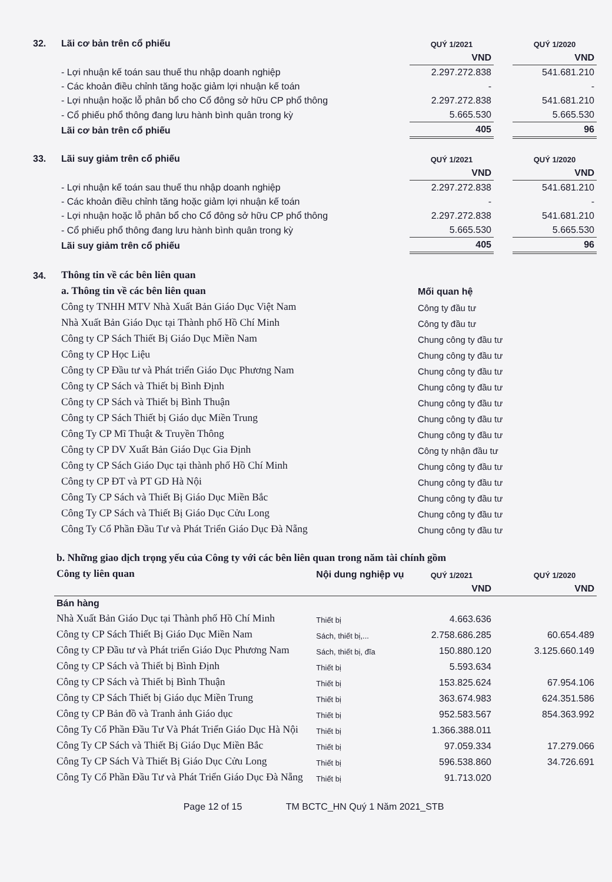| 32. | Lãi cơ bản trên cổ phiếu | QUÝ 1/2021 | | QUÝ 1/2020 |
| | | VND | | VND |
| | - Lợi nhuận kế toán sau thuế thu nhập doanh nghiệp | 2.297.272.838 | | 541.681.210 |
| | - Các khoản điều chỉnh tăng hoặc giảm lợi nhuận kế toán | - | | - |
| | - Lợi nhuận hoặc lỗ phân bổ cho Cổ đông sở hữu CP phổ thông | 2.297.272.838 | | 541.681.210 |
| | - Cổ phiếu phổ thông đang lưu hành bình quân trong kỳ | 5.665.530 | | 5.665.530 |
| | Lãi cơ bản trên cổ phiếu | 405 | | 96 |
| 33. | Lãi suy giảm trên cổ phiếu | QUÝ 1/2021 | | QUÝ 1/2020 |
| | | VND | | VND |
| | - Lợi nhuận kế toán sau thuế thu nhập doanh nghiệp | 2.297.272.838 | | 541.681.210 |
| | - Các khoản điều chỉnh tăng hoặc giảm lợi nhuận kế toán | - | | - |
| | - Lợi nhuận hoặc lỗ phân bổ cho Cổ đông sở hữu CP phổ thông | 2.297.272.838 | | 541.681.210 |
| | - Cổ phiếu phổ thông đang lưu hành bình quân trong kỳ | 5.665.530 | | 5.665.530 |
| | Lãi suy giảm trên cổ phiếu | 405 | | 96 |
| 34. | Thông tin về các bên liên quan | |
| | a. Thông tin về các bên liên quan | Mối quan hệ |
| | Công ty TNHH MTV Nhà Xuất Bản Giáo Dục Việt Nam | Công ty đầu tư |
| | Nhà Xuất Bản Giáo Dục tại Thành phố Hồ Chí Minh | Công ty đầu tư |
| | Công ty CP Sách Thiết Bị Giáo Dục Miền Nam | Chung công ty đầu tư |
| | Công ty CP Học Liệu | Chung công ty đầu tư |
| | Công ty CP Đầu tư và Phát triển Giáo Dục Phương Nam | Chung công ty đầu tư |
| | Công ty CP Sách và Thiết bị Bình Định | Chung công ty đầu tư |
| | Công ty CP Sách và Thiết bị Bình Thuận | Chung công ty đầu tư |
| | Công ty CP Sách Thiết bị Giáo dục Miền Trung | Chung công ty đầu tư |
| | Công Ty CP Mĩ Thuật & Truyền Thông | Chung công ty đầu tư |
| | Công ty CP DV Xuất Bản Giáo Dục Gia Định | Công ty nhận đầu tư |
| | Công ty CP Sách Giáo Dục tại thành phố Hồ Chí Minh | Chung công ty đầu tư |
| | Công ty CP ĐT và PT GD Hà Nội | Chung công ty đầu tư |
| | Công Ty CP Sách và Thiết Bị Giáo Dục Miền Bắc | Chung công ty đầu tư |
| | Công Ty CP Sách và Thiết Bị Giáo Dục Cửu Long | Chung công ty đầu tư |
| | Công Ty Cổ Phần Đầu Tư và Phát Triển Giáo Dục Đà Nẵng | Chung công ty đầu tư |
| b. Những giao dịch trọng yếu của Công ty với các bên liên quan trong năm tài chính gồm | | | | |
| Công ty liên quan | Nội dung nghiệp vụ | QUÝ 1/2021 | | QUÝ 1/2020 |
| | | VND | | VND |
| Bán hàng | | | | |
| Nhà Xuất Bản Giáo Dục tại Thành phố Hồ Chí Minh | Thiết bị | 4.663.636 | | |
| Công ty CP Sách Thiết Bị Giáo Dục Miền Nam | Sách, thiết bị,... | 2.758.686.285 | | 60.654.489 |
| Công ty CP Đầu tư và Phát triển Giáo Dục Phương Nam | Sách, thiết bị, đĩa | 150.880.120 | | 3.125.660.149 |
| Công ty CP Sách và Thiết bị Bình Định | Thiết bị | 5.593.634 | | |
| Công ty CP Sách và Thiết bị Bình Thuận | Thiết bị | 153.825.624 | | 67.954.106 |
| Công ty CP Sách Thiết bị Giáo dục Miền Trung | Thiết bị | 363.674.983 | | 624.351.586 |
| Công ty CP Bản đồ và Tranh ảnh Giáo dục | Thiết bị | 952.583.567 | | 854.363.992 |
| Công Ty Cổ Phần Đầu Tư Và Phát Triển Giáo Dục Hà Nội | Thiết bị | 1.366.388.011 | | |
| Công Ty CP Sách và Thiết Bị Giáo Dục Miền Bắc | Thiết bị | 97.059.334 | | 17.279.066 |
| Công Ty CP Sách Và Thiết Bị Giáo Dục Cửu Long | Thiết bị | 596.538.860 | | 34.726.691 |
| Công Ty Cổ Phần Đầu Tư và Phát Triển Giáo Dục Đà Nẵng | Thiết bị | 91.713.020 | | |
Page 12 of 15 TM BCTC_HN Quý 1 Năm 2021_STB